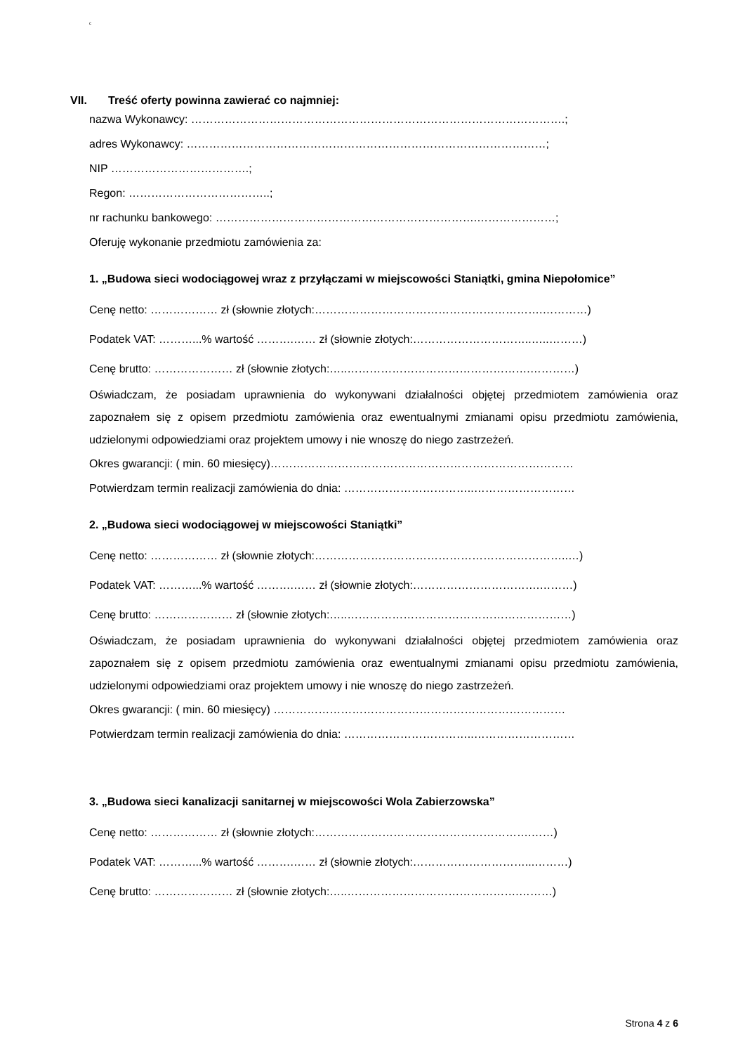c
VII. Treść oferty powinna zawierać co najmniej:
nazwa Wykonawcy: ……………………………………………………………………………………….;
adres Wykonawcy: ……………………………………………………………………………………;
NIP ……………………………….;
Regon: ………………………………..;
nr rachunku bankowego: …………………………………………………………….…………………;
Oferuję wykonanie przedmiotu zamówienia za:
1. „Budowa sieci wodociągowej wraz z przyłączami w miejscowości Staniątki, gmina Niepołomice”
Cenę netto: ……………… zł (słownie złotych:…………………………………………………….…………)
Podatek VAT: ………...% wartość ……….…… zł (słownie złotych:…………………………..…..………)
Cenę brutto: ………………… zł (słownie złotych:…..………………………………………….…………)
Oświadczam, że posiadam uprawnienia do wykonywani działalności objętej przedmiotem zamówienia oraz zapoznałem się z opisem przedmiotu zamówienia oraz ewentualnymi zmianami opisu przedmiotu zamówienia, udzielonymi odpowiedziami oraz projektem umowy i nie wnoszę do niego zastrzeżeń.
Okres gwarancji: ( min. 60 miesięcy)………………………………………………………………………
Potwierdzam termin realizacji zamówienia do dnia: ……………………………..………………………
2. „Budowa sieci wodociągowej w miejscowości Staniątki”
Cenę netto: ……………… zł (słownie złotych:…………………………………………………………..…)
Podatek VAT: ………...% wartość ……….…… zł (słownie złotych:…………………………….………)
Cenę brutto: ………………… zł (słownie złotych:…..……………………………………………………)
Oświadczam, że posiadam uprawnienia do wykonywani działalności objętej przedmiotem zamówienia oraz zapoznałem się z opisem przedmiotu zamówienia oraz ewentualnymi zmianami opisu przedmiotu zamówienia, udzielonymi odpowiedziami oraz projektem umowy i nie wnoszę do niego zastrzeżeń.
Okres gwarancji: ( min. 60 miesięcy) ……………………………………………………………………
Potwierdzam termin realizacji zamówienia do dnia: ……………………………..………………………
3. „Budowa sieci kanalizacji sanitarnej w miejscowości Wola Zabierzowska”
Cenę netto: ……………… zł (słownie złotych:………………………………………………….……)
Podatek VAT: ………...% wartość ……….…… zł (słownie złotych:…………………………...………)
Cenę brutto: ………………… zł (słownie złotych:…..……………………………………….………)
Strona 4 z 6